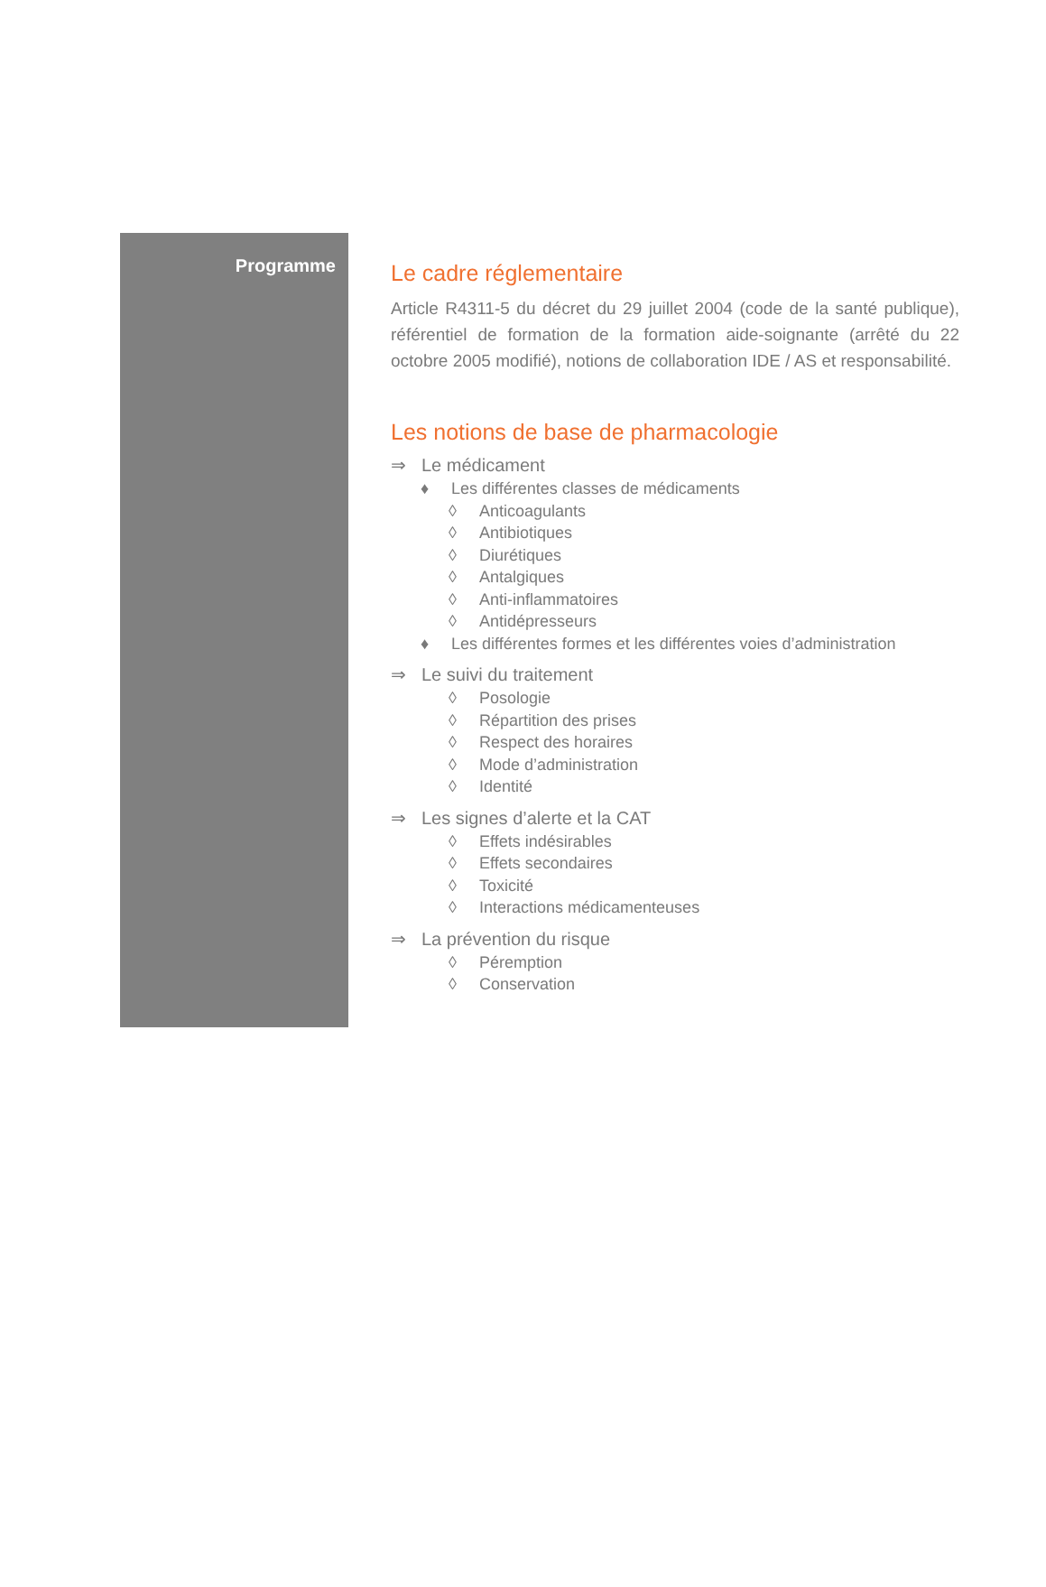Programme
Le cadre réglementaire
Article R4311-5 du décret du 29 juillet 2004 (code de la santé publique), référentiel de formation de la formation aide-soignante (arrêté du 22 octobre 2005 modifié), notions de collaboration IDE / AS et responsabilité.
Les notions de base de pharmacologie
⇒ Le médicament
♦ Les différentes classes de médicaments
◊ Anticoagulants
◊ Antibiotiques
◊ Diurétiques
◊ Antalgiques
◊ Anti-inflammatoires
◊ Antidépresseurs
♦ Les différentes formes et les différentes voies d’administration
⇒ Le suivi du traitement
◊ Posologie
◊ Répartition des prises
◊ Respect des horaires
◊ Mode d’administration
◊ Identité
⇒ Les signes d’alerte et la CAT
◊ Effets indésirables
◊ Effets secondaires
◊ Toxicité
◊ Interactions médicamenteuses
⇒ La prévention du risque
◊ Péremption
◊ Conservation